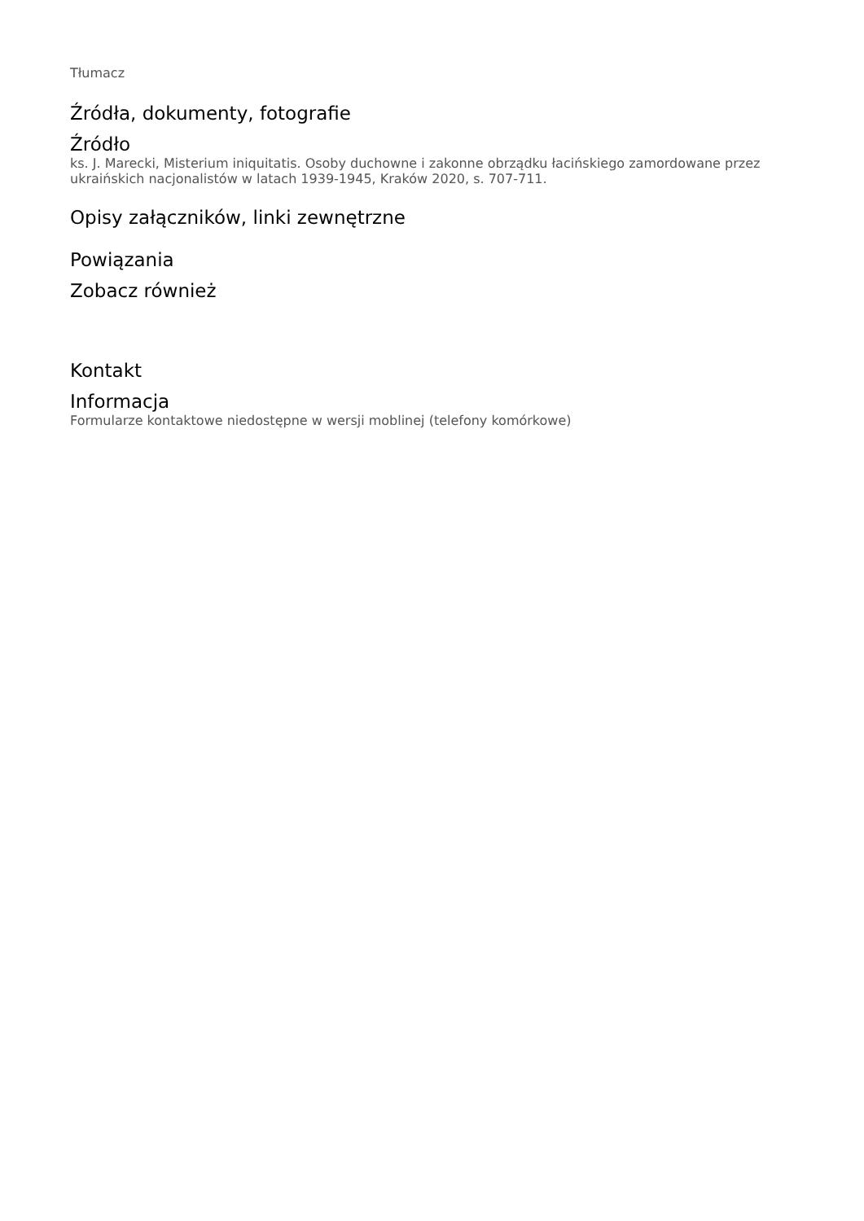Tłumacz
Źródła, dokumenty, fotografie
Źródło
ks. J. Marecki, Misterium iniquitatis. Osoby duchowne i zakonne obrządku łacińskiego zamordowane przez ukraińskich nacjonalistów w latach 1939-1945, Kraków 2020, s. 707-711.
Opisy załączników, linki zewnętrzne
Powiązania
Zobacz również
Kontakt
Informacja
Formularze kontaktowe niedostępne w wersji moblinej (telefony komórkowe)